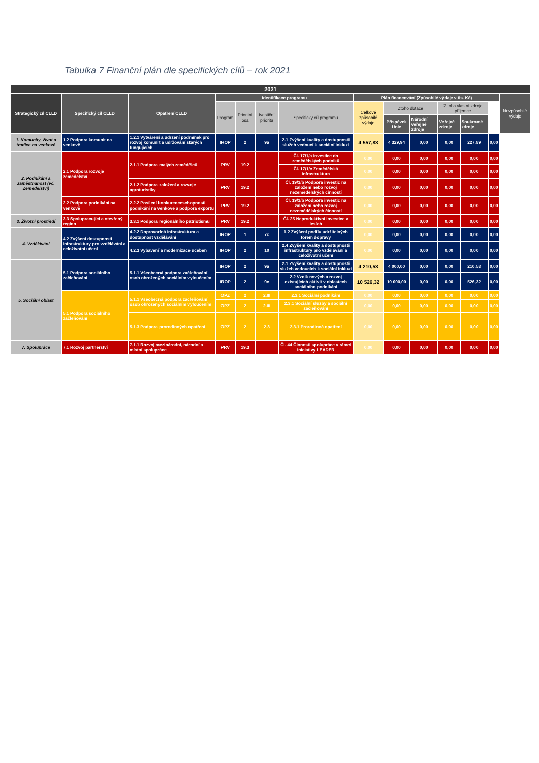Tabulka 7 Finanční plán dle specifických cílů – rok 2021
| 2021 | | | | | | | | | | | | | |
| --- | --- | --- | --- | --- | --- | --- | --- | --- | --- | --- | --- | --- | --- |
| Strategický cíl CLLD | Specifický cíl CLLD | Opatření CLLD | Identifikace programu | | | | Plán financování (Způsobilé výdaje v tis. Kč) | | | | | | Nezpůsobilé výdaje |
| | | | Program | Prioritní osa | Ivestiční priorita | Specifický cíl programu | Celkové způsobilé výdaje | Ztoho dotace | | Z toho vlastní zdroje příjemce | | | |
| | | | | | | | | Příspěvek Unie | Národní veřejné zdroje | Veřejné zdroje | Soukromé zdroje | | |
| 1. Komunity, život a tradice na venkově | 1.2 Podpora komunit na venkově | 1.2.1 Vytváření a udržení podmínek pro rozvoj komunit a udržování starých fungujících | IROP | 2 | 9a | 2.1 Zvýšení kvality a dostupnosti služeb vedoucí k sociální inkluzi | 4 557,83 | 4 329,94 | 0,00 | 0,00 | 227,89 | 0,00 | |
| 2. Podnikání a zaměstnanost (vč. Zemědělství) | 2.1 Podpora rozvoje zemědělství | 2.1.1 Podpora malých zemědělců | PRV | 19.2 | | Čl. 17/1/a Investice do zemědělských podniků | 0,00 | 0,00 | 0,00 | 0,00 | 0,00 | 0,00 | |
| | | | | | | Čl. 17/1/c Zemědělská infrastruktura | 0,00 | 0,00 | 0,00 | 0,00 | 0,00 | 0,00 | |
| | | 2.1.2 Podpora založení a rozvoje agroturistiky | PRV | 19.2 | | Čl. 19/1/b Podpora investic na založení nebo rozvoj nezemědělských činností | 0,00 | 0,00 | 0,00 | 0,00 | 0,00 | 0,00 | |
| | 2.2 Podpora podnikání na venkově | 2.2.2 Posílení konkurenceschopnosti podnikání na venkově a podpora exportu | PRV | 19.2 | | Čl. 19/1/b Podpora investic na založení nebo rozvoj nezemědělských činností | 0,00 | 0,00 | 0,00 | 0,00 | 0,00 | 0,00 | |
| 3. Životní prostředí | 3.3 Spolupracující a otevřený region | 3.3.1 Podpora regionálního patriotismu | PRV | 19.2 | | Čl. 25 Neproduktivní investice v lesích | 0,00 | 0,00 | 0,00 | 0,00 | 0,00 | 0,00 | |
| 4. Vzdělávání | 4.2 Zvýšení dostupnosti infrastruktury pro vzdělávání a celoživotní učení | 4.2.2 Doprovodná infrastruktura a dostupnost vzdělávání | IROP | 1 | 7c | 1.2 Zvýšení podílu udržitelných forem dopravy | 0,00 | 0,00 | 0,00 | 0,00 | 0,00 | 0,00 | |
| | | 4.2.3 Vybavení a modernizace učeben | IROP | 2 | 10 | 2.4 Zvýšení kvality a dostupnosti infrastruktury pro vzdělávání a celoživotní učení | 0,00 | 0,00 | 0,00 | 0,00 | 0,00 | 0,00 | |
| 5. Sociální oblast | 5.1 Podpora sociálního začleňování | 5.1.1 Všeobecná podpora začleňování osob ohrožených sociálním vyloučením | IROP | 2 | 9a | 2.1 Zvýšení kvality a dostupnosti služeb vedoucích k sociální inkluzi | 4 210,53 | 4 000,00 | 0,00 | 0,00 | 210,53 | 0,00 | |
| | | | IROP | 2 | 9c | 2.2 Vznik nových a rozvoj existujících aktivit v oblastech sociálního podnikání | 10 526,32 | 10 000,00 | 0,00 | 0,00 | 526,32 | 0,00 | |
| | 5.1 Podpora sociálního začleňování | 5.1.1 Všeobecná podpora začleňování osob ohrožených sociálním vyloučením | OPZ | 2 | 2.III | 2.3.1 Sociální podnikání | 0,00 | 0,00 | 0,00 | 0,00 | 0,00 | 0,00 | |
| | | | OPZ | 2 | 2.III | 2.3.1 Sociální služby a sociální začleňování | 0,00 | 0,00 | 0,00 | 0,00 | 0,00 | 0,00 | |
| | | 5.1.3 Podpora prorodinných opatření | OPZ | 2 | 2.3 | 2.3.1 Prorodinná opatření | 0,00 | 0,00 | 0,00 | 0,00 | 0,00 | 0,00 | |
| 7. Spolupráce | 7.1 Rozvoj partnerství | 7.1.1 Rozvoj mezinárodní, národní a místní spolupráce | PRV | 19.3 | | Čl. 44 Činnosti spolupráce v rámci iniciativy LEADER | 0,00 | 0,00 | 0,00 | 0,00 | 0,00 | 0,00 | |